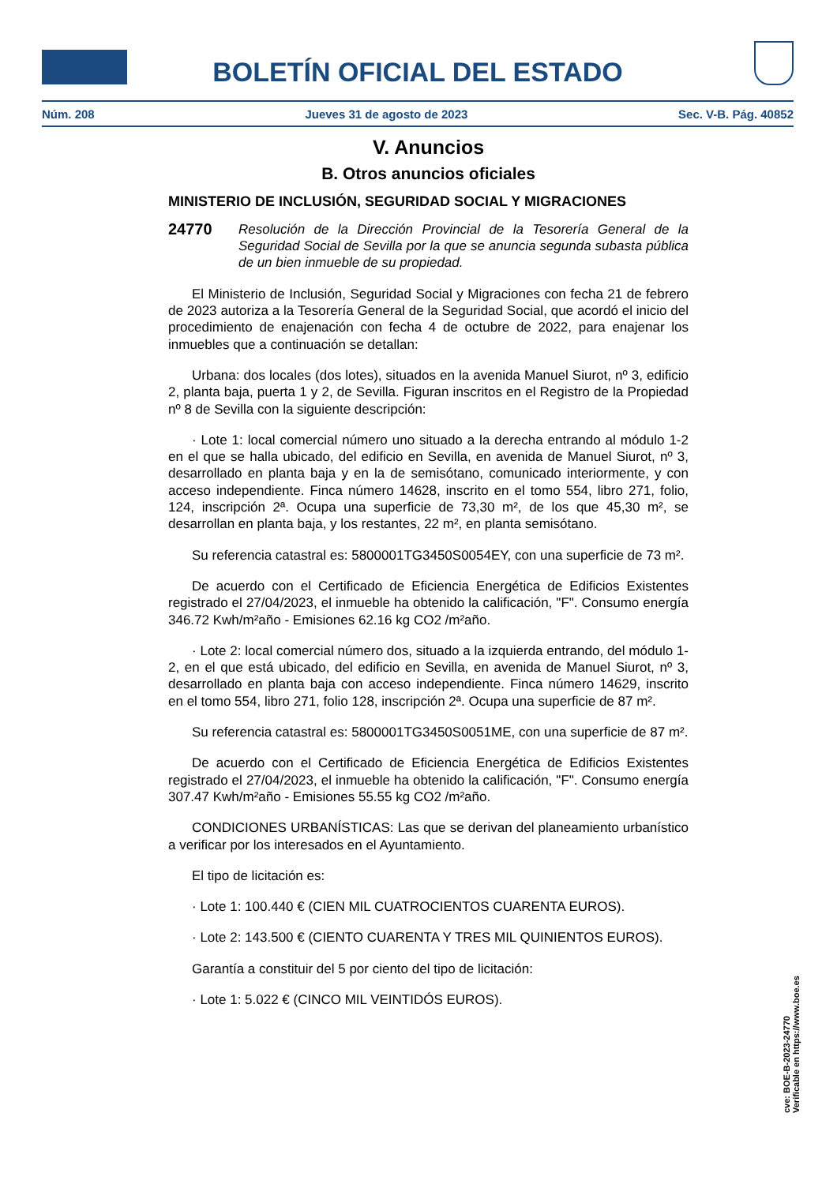BOLETÍN OFICIAL DEL ESTADO
Núm. 208 Jueves 31 de agosto de 2023 Sec. V-B. Pág. 40852
V. Anuncios
B. Otros anuncios oficiales
MINISTERIO DE INCLUSIÓN, SEGURIDAD SOCIAL Y MIGRACIONES
24770 Resolución de la Dirección Provincial de la Tesorería General de la Seguridad Social de Sevilla por la que se anuncia segunda subasta pública de un bien inmueble de su propiedad.
El Ministerio de Inclusión, Seguridad Social y Migraciones con fecha 21 de febrero de 2023 autoriza a la Tesorería General de la Seguridad Social, que acordó el inicio del procedimiento de enajenación con fecha 4 de octubre de 2022, para enajenar los inmuebles que a continuación se detallan:
Urbana: dos locales (dos lotes), situados en la avenida Manuel Siurot, nº 3, edificio 2, planta baja, puerta 1 y 2, de Sevilla. Figuran inscritos en el Registro de la Propiedad nº 8 de Sevilla con la siguiente descripción:
· Lote 1: local comercial número uno situado a la derecha entrando al módulo 1-2 en el que se halla ubicado, del edificio en Sevilla, en avenida de Manuel Siurot, nº 3, desarrollado en planta baja y en la de semisótano, comunicado interiormente, y con acceso independiente. Finca número 14628, inscrito en el tomo 554, libro 271, folio, 124, inscripción 2ª. Ocupa una superficie de 73,30 m², de los que 45,30 m², se desarrollan en planta baja, y los restantes, 22 m², en planta semisótano.
Su referencia catastral es: 5800001TG3450S0054EY, con una superficie de 73 m².
De acuerdo con el Certificado de Eficiencia Energética de Edificios Existentes registrado el 27/04/2023, el inmueble ha obtenido la calificación, "F". Consumo energía 346.72 Kwh/m²año - Emisiones 62.16 kg CO2 /m²año.
· Lote 2: local comercial número dos, situado a la izquierda entrando, del módulo 1-2, en el que está ubicado, del edificio en Sevilla, en avenida de Manuel Siurot, nº 3, desarrollado en planta baja con acceso independiente. Finca número 14629, inscrito en el tomo 554, libro 271, folio 128, inscripción 2ª. Ocupa una superficie de 87 m².
Su referencia catastral es: 5800001TG3450S0051ME, con una superficie de 87 m².
De acuerdo con el Certificado de Eficiencia Energética de Edificios Existentes registrado el 27/04/2023, el inmueble ha obtenido la calificación, "F". Consumo energía 307.47 Kwh/m²año - Emisiones 55.55 kg CO2 /m²año.
CONDICIONES URBANÍSTICAS: Las que se derivan del planeamiento urbanístico a verificar por los interesados en el Ayuntamiento.
El tipo de licitación es:
· Lote 1: 100.440 € (CIEN MIL CUATROCIENTOS CUARENTA EUROS).
· Lote 2: 143.500 € (CIENTO CUARENTA Y TRES MIL QUINIENTOS EUROS).
Garantía a constituir del 5 por ciento del tipo de licitación:
· Lote 1: 5.022 € (CINCO MIL VEINTIDÓS EUROS).
cve: BOE-B-2023-24770
Verificable en https://www.boe.es